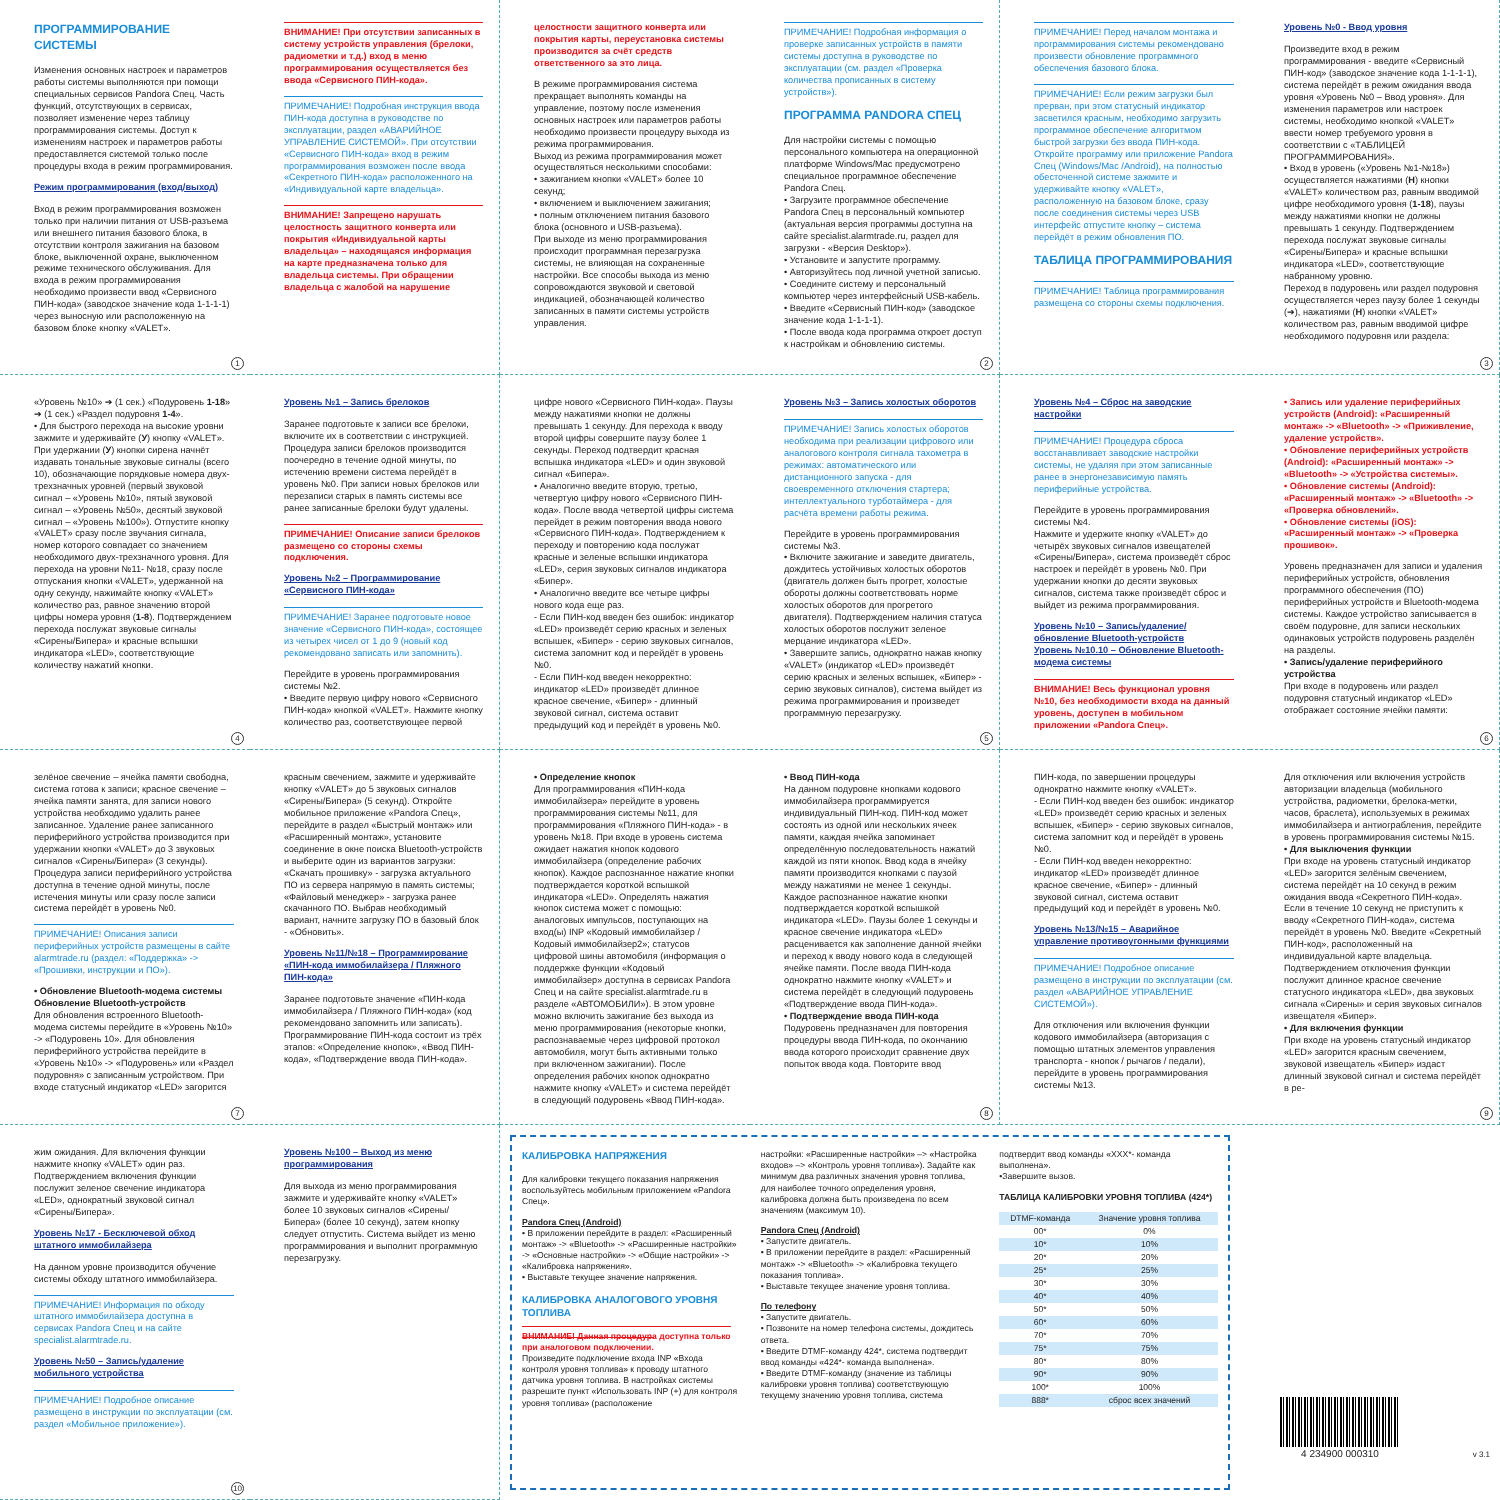ПРОГРАММИРОВАНИЕ СИСТЕМЫ
Изменения основных настроек и параметров работы системы выполняются при помощи специальных сервисов Pandora Спец. Часть функций, отсутствующих в сервисах, позволяет изменение через таблицу программирования системы. Доступ к изменениям настроек и параметров работы предоставляется системой только после процедуры входа в режим программирования.
Режим программирования (вход/выход)
Вход в режим программирования возможен только при наличии питания от USB-разъема или внешнего питания базового блока, в отсутствии контроля зажигания на базовом блоке, выключенной охране, выключенном режиме технического обслуживания. Для входа в режим программирования необходимо произвести ввод «Сервисного ПИН-кода» (заводское значение кода 1-1-1-1) через выносную или расположенную на базовом блоке кнопку «VALET».
1
ВНИМАНИЕ! При отсутствии записанных в систему устройств управления (брелоки, радиометки и т.д.) вход в меню программирования осуществляется без ввода «Сервисного ПИН-кода».
ПРИМЕЧАНИЕ! Подробная инструкция ввода ПИН-кода доступна в руководстве по эксплуатации, раздел «АВАРИЙНОЕ УПРАВЛЕНИЕ СИСТЕМОЙ». При отсутствии «Сервисного ПИН-кода» вход в режим программирования возможен после ввода «Секретного ПИН-кода» расположенного на «Индивидуальной карте владельца».
ВНИМАНИЕ! Запрещено нарушать целостность защитного конверта или покрытия «Индивидуальной карты владельца» – находящаяся информация на карте предназначена только для владельца системы. При обращении владельца с жалобой на нарушение
целостности защитного конверта или покрытия карты, переустановка системы производится за счёт средств ответственного за это лица.
В режиме программирования система прекращает выполнять команды на управление, поэтому после изменения основных настроек или параметров работы необходимо произвести процедуру выхода из режима программирования.
Выход из режима программирования может осуществляться несколькими способами:
• зажиганием кнопки «VALET» более 10 секунд;
• включением и выключением зажигания;
• полным отключением питания базового блока (основного и USB-разъема).
При выходе из меню программирования происходит программная перезагрузка системы, не влияющая на сохраненные настройки. Все способы выхода из меню сопровождаются звуковой и световой индикацией, обозначающей количество записанных в памяти системы устройств управления.
ПРИМЕЧАНИЕ! Подробная информация о проверке записанных устройств в памяти системы доступна в руководстве по эксплуатации (см. раздел «Проверка количества прописанных в систему устройств»).
ПРОГРАММА PANDORA СПЕЦ
Для настройки системы с помощью персонального компьютера на операционной платформе Windows/Mac предусмотрено специальное программное обеспечение Pandora Спец.
• Загрузите программное обеспечение Pandora Спец в персональный компьютер (актуальная версия программы доступна на сайте specialist.alarmtrade.ru, раздел для загрузки - «Версия Desktop»).
• Установите и запустите программу.
• Авторизуйтесь под личной учетной записью.
• Соедините систему и персональный компьютер через интерфейсный USB-кабель.
• Введите «Сервисный ПИН-код» (заводское значение кода 1-1-1-1).
• После ввода кода программа откроет доступ к настройкам и обновлению системы.
2
ПРИМЕЧАНИЕ! Перед началом монтажа и программирования системы рекомендовано произвести обновление программного обеспечения базового блока.
ПРИМЕЧАНИЕ! Если режим загрузки был прерван, при этом статусный индикатор засветился красным, необходимо загрузить программное обеспечение алгоритмом быстрой загрузки без ввода ПИН-кода. Откройте программу или приложение Pandora Спец (Windows/Mac /Android), на полностью обесточенной системе зажмите и удерживайте кнопку «VALET», расположенную на базовом блоке, сразу после соединения системы через USB интерфейс отпустите кнопку – система перейдёт в режим обновления ПО.
ТАБЛИЦА ПРОГРАММИРОВАНИЯ
ПРИМЕЧАНИЕ! Таблица программирования размещена со стороны схемы подключения.
Уровень №0 - Ввод уровня
Произведите вход в режим программирования - введите «Сервисный ПИН-код» (заводское значение кода 1-1-1-1), система перейдёт в режим ожидания ввода уровня «Уровень №0 – Ввод уровня». Для изменения параметров или настроек системы, необходимо кнопкой «VALET» ввести номер требуемого уровня в соответствии с «ТАБЛИЦЕЙ ПРОГРАММИРОВАНИЯ».
• Вход в уровень («Уровень №1-№18») осуществляется нажатиями (Н) кнопки «VALET» количеством раз, равным вводимой цифре необходимого уровня (1-18), паузы между нажатиями кнопки не должны превышать 1 секунду. Подтверждением перехода послужат звуковые сигналы «Сирены/Бипера» и красные вспышки индикатора «LED», соответствующие набранному уровню.
Переход в подуровень или раздел подуровня осуществляется через паузу более 1 секунды (➔), нажатиями (Н) кнопки «VALET» количеством раз, равным вводимой цифре необходимого подуровня или раздела:
3
«Уровень №10» ➔ (1 сек.) «Подуровень 1-18» ➔ (1 сек.) «Раздел подуровня 1-4».
• Для быстрого перехода на высокие уровни зажмите и удерживайте (У) кнопку «VALET». При удержании (У) кнопки сирена начнёт издавать тональные звуковые сигналы (всего 10), обозначающие порядковые номера двух-трехзначных уровней (первый звуковой сигнал – «Уровень №10», пятый звуковой сигнал – «Уровень №50», десятый звуковой сигнал – «Уровень №100»). Отпустите кнопку «VALET» сразу после звучания сигнала, номер которого совпадает со значением необходимого двух-трехзначного уровня. Для перехода на уровни №11- №18, сразу после отпускания кнопки «VALET», удержанной на одну секунду, нажимайте кнопку «VALET» количество раз, равное значению второй цифры номера уровня (1-8). Подтверждением перехода послужат звуковые сигналы «Сирены/Бипера» и красные вспышки индикатора «LED», соответствующие количеству нажатий кнопки.
4
Уровень №1 – Запись брелоков
Заранее подготовьте к записи все брелоки, включите их в соответствии с инструкцией. Процедура записи брелоков производится поочередно в течение одной минуты, по истечению времени система перейдёт в уровень №0. При записи новых брелоков или перезаписи старых в память системы все ранее записанные брелоки будут удалены.
ПРИМЕЧАНИЕ! Описание записи брелоков размещено со стороны схемы подключения.
Уровень №2 – Программирование «Сервисного ПИН-кода»
ПРИМЕЧАНИЕ! Заранее подготовьте новое значение «Сервисного ПИН-кода», состоящее из четырех чисел от 1 до 9 (новый код рекомендовано записать или запомнить).
Перейдите в уровень программирования системы №2.
• Введите первую цифру нового «Сервисного ПИН-кода» кнопкой «VALET». Нажмите кнопку количество раз, соответствующее первой
цифре нового «Сервисного ПИН-кода». Паузы между нажатиями кнопки не должны превышать 1 секунду. Для перехода к вводу второй цифры совершите паузу более 1 секунды. Переход подтвердит красная вспышка индикатора «LED» и один звуковой сигнал «Бипера».
• Аналогично введите вторую, третью, четвертую цифру нового «Сервисного ПИН-кода». После ввода четвертой цифры система перейдет в режим повторения ввода нового «Сервисного ПИН-кода». Подтверждением к переходу и повторению кода послужат красные и зеленые вспышки индикатора «LED», серия звуковых сигналов индикатора «Бипер».
• Аналогично введите все четыре цифры нового кода еще раз.
- Если ПИН-код введен без ошибок: индикатор «LED» произведёт серию красных и зеленых вспышек, «Бипер» - серию звуковых сигналов, система запомнит код и перейдёт в уровень №0.
- Если ПИН-код введен некорректно: индикатор «LED» произведёт длинное красное свечение, «Бипер» - длинный звуковой сигнал, система оставит предыдущий код и перейдёт в уровень №0.
Уровень №3 – Запись холостых оборотов
ПРИМЕЧАНИЕ! Запись холостых оборотов необходима при реализации цифрового или аналогового контроля сигнала тахометра в режимах: автоматического или дистанционного запуска - для своевременного отключения стартера; интеллектуального турботаймера - для расчёта времени работы режима.
Перейдите в уровень программирования системы №3.
• Включите зажигание и заведите двигатель, дождитесь устойчивых холостых оборотов (двигатель должен быть прогрет, холостые обороты должны соответствовать норме холостых оборотов для прогретого двигателя). Подтверждением наличия статуса холостых оборотов послужит зеленое мерцание индикатора «LED».
• Завершите запись, однократно нажав кнопку «VALET» (индикатор «LED» произведёт серию красных и зеленых вспышек, «Бипер» - серию звуковых сигналов), система выйдет из режима программирования и произведет программную перезагрузку.
5
Уровень №4 – Сброс на заводские настройки
ПРИМЕЧАНИЕ! Процедура сброса восстанавливает заводские настройки системы, не удаляя при этом записанные ранее в энергонезависимую память периферийные устройства.
Перейдите в уровень программирования системы №4.
Нажмите и удержите кнопку «VALET» до четырёх звуковых сигналов извещателей «Сирены/Бипера», система произведёт сброс настроек и перейдёт в уровень №0. При удержании кнопки до десяти звуковых сигналов, система также произведёт сброс и выйдет из режима программирования.
Уровень №10 – Запись/удаление/обновление Bluetooth-устройств
Уровень №10.10 – Обновление Bluetooth-модема системы
ВНИМАНИЕ! Весь функционал уровня №10, без необходимости входа на данный уровень, доступен в мобильном приложении «Pandora Спец».
• Запись или удаление периферийных устройств (Android): «Расширенный монтаж» -> «Bluetooth» -> «Приживление, удаление устройств».
• Обновление периферийных устройств (Android): «Расширенный монтаж» -> «Bluetooth» -> «Устройства системы».
• Обновление системы (Android): «Расширенный монтаж» -> «Bluetooth» -> «Проверка обновлений».
• Обновление системы (iOS): «Расширенный монтаж» -> «Проверка прошивок».
Уровень предназначен для записи и удаления периферийных устройств, обновления программного обеспечения (ПО) периферийных устройств и Bluetooth-модема системы. Каждое устройство записывается в своём подуровне, для записи нескольких одинаковых устройств подуровень разделён на разделы.
• Запись/удаление периферийного устройства
При входе в подуровень или раздел подуровня статусный индикатор «LED» отображает состояние ячейки памяти:
6
зелёное свечение – ячейка памяти свободна, система готова к записи; красное свечение – ячейка памяти занята, для записи нового устройства необходимо удалить ранее записанное. Удаление ранее записанного периферийного устройства производится при удержании кнопки «VALET» до 3 звуковых сигналов «Сирены/Бипера» (3 секунды). Процедура записи периферийного устройства доступна в течение одной минуты, после истечения минуты или сразу после записи система перейдёт в уровень №0.
ПРИМЕЧАНИЕ! Описания записи периферийных устройств размещены в сайте alarmtrade.ru (раздел: «Поддержка» -> «Прошивки, инструкции и ПО»).
• Обновление Bluetooth-модема системы
Обновление Bluetooth-устройств
Для обновления встроенного Bluetooth-модема системы перейдите в «Уровень №10» -> «Подуровень 10». Для обновления периферийного устройства перейдите в «Уровень №10» -> «Подуровень» или «Раздел подуровня» с записанным устройством. При входе статусный индикатор «LED» загорится
7
красным свечением, зажмите и удерживайте кнопку «VALET» до 5 звуковых сигналов «Сирены/Бипера» (5 секунд). Откройте мобильное приложение «Pandora Спец», перейдите в раздел «Быстрый монтаж» или «Расширенный монтаж», установите соединение в окне поиска Bluetooth-устройств и выберите один из вариантов загрузки: «Скачать прошивку» - загрузка актуального ПО из сервера напрямую в память системы; «Файловый менеджер» - загрузка ранее скачанного ПО. Выбрав необходимый вариант, начните загрузку ПО в базовый блок - «Обновить».
Уровень №11/№18 – Программирование «ПИН-кода иммобилайзера / Пляжного ПИН-кода»
Заранее подготовьте значение «ПИН-кода иммобилайзера / Пляжного ПИН-кода» (код рекомендовано запомнить или записать). Программирование ПИН-кода состоит из трёх этапов: «Определение кнопок», «Ввод ПИН-кода», «Подтверждение ввода ПИН-кода».
• Определение кнопок
Для программирования «ПИН-кода иммобилайзера» перейдите в уровень программирования системы №11, для программирования «Пляжного ПИН-кода» - в уровень №18. При входе в уровень система ожидает нажатия кнопок кодового иммобилайзера (определение рабочих кнопок). Каждое распознанное нажатие кнопки подтверждается короткой вспышкой индикатора «LED». Определять нажатия кнопок система может с помощью: аналоговых импульсов, поступающих на вход(ы) INP «Кодовый иммобилайзер / Кодовый иммобилайзер2»; статусов цифровой шины автомобиля (информация о поддержке функции «Кодовый иммобилайзер» доступна в сервисах Pandora Спец и на сайте specialist.alarmtrade.ru в разделе «АВТОМОБИЛИ»). В этом уровне можно включить зажигание без выхода из меню программирования (некоторые кнопки, распознаваемые через цифровой протокол автомобиля, могут быть активными только при включенном зажигании). После определения рабочих кнопок однократно нажмите кнопку «VALET» и система перейдёт в следующий подуровень «Ввод ПИН-кода».
• Ввод ПИН-кода
На данном подуровне кнопками кодового иммобилайзера программируется индивидуальный ПИН-код. ПИН-код может состоять из одной или нескольких ячеек памяти, каждая ячейка запоминает определённую последовательность нажатий каждой из пяти кнопок. Ввод кода в ячейку памяти производится кнопками с паузой между нажатиями не менее 1 секунды. Каждое распознанное нажатие кнопки подтверждается короткой вспышкой индикатора «LED». Паузы более 1 секунды и красное свечение индикатора «LED» расценивается как заполнение данной ячейки и переход к вводу нового кода в следующей ячейке памяти. После ввода ПИН-кода однократно нажмите кнопку «VALET» и система перейдёт в следующий подуровень «Подтверждение ввода ПИН-кода».
• Подтверждение ввода ПИН-кода
Подуровень предназначен для повторения процедуры ввода ПИН-кода, по окончанию ввода которого происходит сравнение двух попыток ввода кода. Повторите ввод
8
ПИН-кода, по завершении процедуры однократно нажмите кнопку «VALET».
- Если ПИН-код введен без ошибок: индикатор «LED» произведёт серию красных и зеленых вспышек, «Бипер» - серию звуковых сигналов, система запомнит код и перейдёт в уровень №0.
- Если ПИН-код введен некорректно: индикатор «LED» произведёт длинное красное свечение, «Бипер» - длинный звуковой сигнал, система оставит предыдущий код и перейдёт в уровень №0.
Уровень №13/№15 – Аварийное управление противоугонными функциями
ПРИМЕЧАНИЕ! Подробное описание размещено в инструкции по эксплуатации (см. раздел «АВАРИЙНОЕ УПРАВЛЕНИЕ СИСТЕМОЙ»).
Для отключения или включения функции кодового иммобилайзера (авторизация с помощью штатных элементов управления транспорта - кнопок / рычагов / педали), перейдите в уровень программирования системы №13.
Для отключения или включения устройств авторизации владельца (мобильного устройства, радиометки, брелока-метки, часов, браслета), используемых в режимах иммобилайзера и антиограбления, перейдите в уровень программирования системы №15.
• Для выключения функции
При входе на уровень статусный индикатор «LED» загорится зелёным свечением, система перейдёт на 10 секунд в режим ожидания ввода «Секретного ПИН-кода». Если в течение 10 секунд не приступить к вводу «Секретного ПИН-кода», система перейдёт в уровень №0. Введите «Секретный ПИН-код», расположенный на индивидуальной карте владельца. Подтверждением отключения функции послужит длинное красное свечение статусного индикатора «LED», два звуковых сигнала «Сирены» и серия звуковых сигналов извещателя «Бипер».
• Для включения функции
При входе на уровень статусный индикатор «LED» загорится красным свечением, звуковой извещатель «Бипер» издаст длинный звуковой сигнал и система перейдёт в ре-
9
жим ожидания. Для включения функции нажмите кнопку «VALET» один раз. Подтверждением включения функции послужит зеленое свечение индикатора «LED», однократный звуковой сигнал «Сирены/Бипера».
Уровень №17 - Бесключевой обход штатного иммобилайзера
На данном уровне производится обучение системы обходу штатного иммобилайзера.
ПРИМЕЧАНИЕ! Информация по обходу штатного иммобилайзера доступна в сервисах Pandora Спец и на сайте specialist.alarmtrade.ru.
Уровень №50 – Запись/удаление мобильного устройства
ПРИМЕЧАНИЕ! Подробное описание размещено в инструкции по эксплуатации (см. раздел «Мобильное приложение»).
10
Уровень №100 – Выход из меню программирования
Для выхода из меню программирования зажмите и удерживайте кнопку «VALET» более 10 звуковых сигналов «Сирены/Бипера» (более 10 секунд), затем кнопку следует отпустить. Система выйдет из меню программирования и выполнит программную перезагрузку.
КАЛИБРОВКА НАПРЯЖЕНИЯ
Для калибровки текущего показания напряжения воспользуйтесь мобильным приложением «Pandora Спец».
Pandora Спец (Android)
• В приложении перейдите в раздел: «Расширенный монтаж» -> «Bluetooth» -> «Расширенные настройки» -> «Основные настройки» -> «Общие настройки» -> «Калибровка напряжения».
• Выставьте текущее значение напряжения.
КАЛИБРОВКА АНАЛОГОВОГО УРОВНЯ ТОПЛИВА
ВНИМАНИЕ! Данная процедура доступна только при аналоговом подключении.
Произведите подключение входа INP «Входа контроля уровня топлива» к проводу штатного датчика уровня топлива. В настройках системы разрешите пункт «Использовать INP (+) для контроля уровня топлива» (расположение
настройки: «Расширенные настройки» –> «Настройка входов» –> «Контроль уровня топлива»). Задайте как минимум два различных значения уровня топлива, для наиболее точного определения уровня, калибровка должна быть произведена по всем значениям (максимум 10).
Pandora Спец (Android)
• Запустите двигатель.
• В приложении перейдите в раздел: «Расширенный монтаж» -> «Bluetooth» -> «Калибровка текущего показания топлива».
• Выставьте текущее значение уровня топлива.
По телефону
• Запустите двигатель.
• Позвоните на номер телефона системы, дождитесь ответа.
• Введите DTMF-команду 424*, система подтвердит ввод команды «424*- команда выполнена».
• Введите DTMF-команду (значение из таблицы калибровки уровня топлива) соответствующую текущему значению уровня топлива, система
подтвердит ввод команды «ХХХ*- команда выполнена».
•Завершите вызов.
ТАБЛИЦА КАЛИБРОВКИ УРОВНЯ ТОПЛИВА (424*)
| DTMF-команда | Значение уровня топлива |
| --- | --- |
| 00* | 0% |
| 10* | 10% |
| 20* | 20% |
| 25* | 25% |
| 30* | 30% |
| 40* | 40% |
| 50* | 50% |
| 60* | 60% |
| 70* | 70% |
| 75* | 75% |
| 80* | 80% |
| 90* | 90% |
| 100* | 100% |
| 888* | сброс всех значений |
4 234900 000310
v 3.1